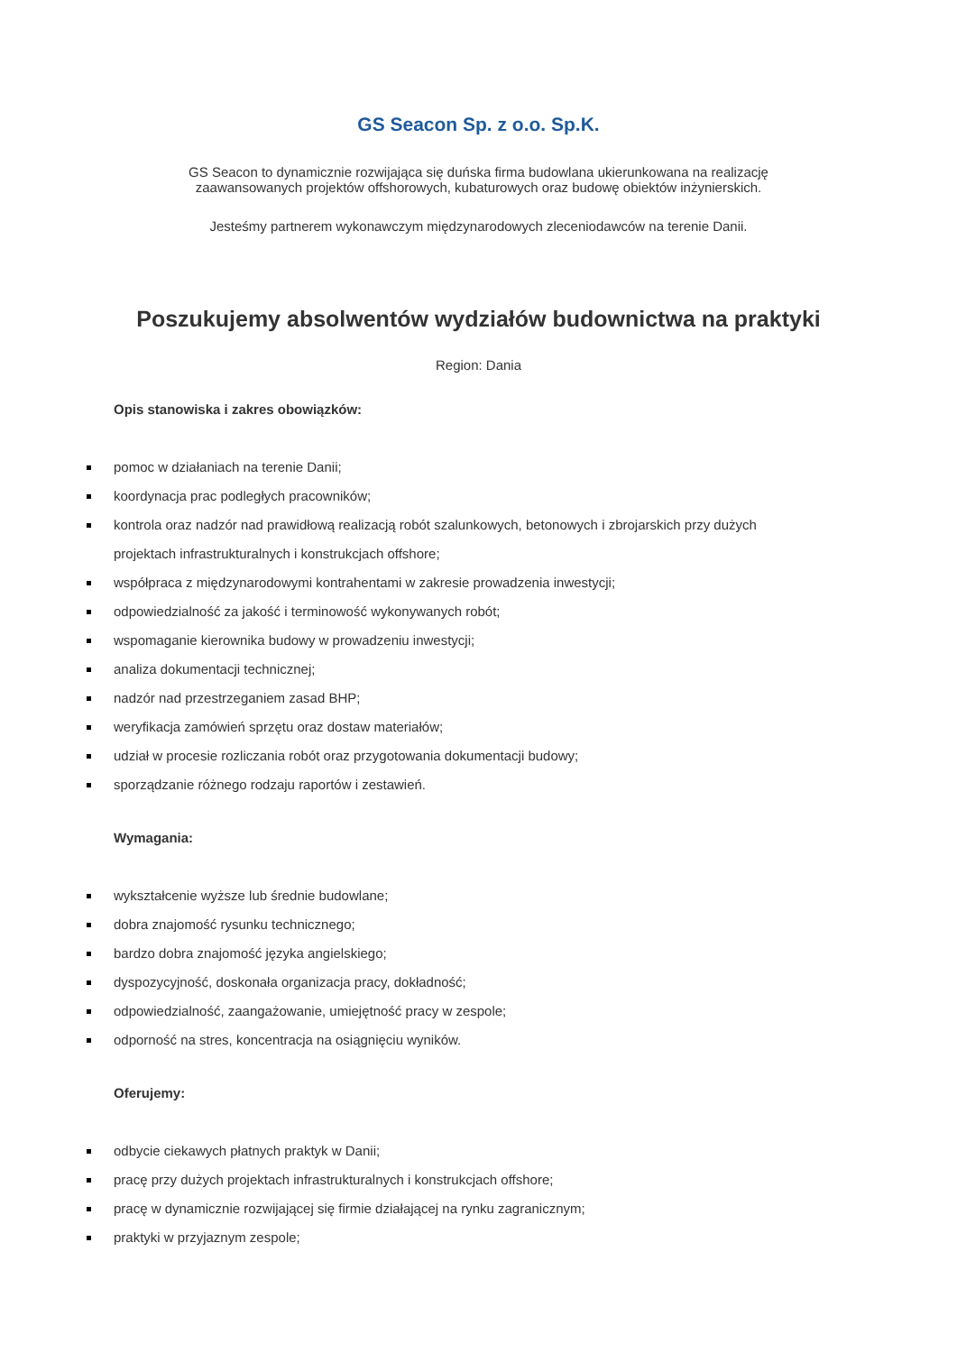GS Seacon Sp. z o.o. Sp.K.
GS Seacon to dynamicznie rozwijająca się duńska firma budowlana ukierunkowana na realizację
zaawansowanych projektów offshorowych, kubaturowych oraz budowę obiektów inżynierskich.
Jesteśmy partnerem wykonawczym międzynarodowych zleceniodawców na terenie Danii.
Poszukujemy absolwentów wydziałów budownictwa na praktyki
Region: Dania
Opis stanowiska i zakres obowiązków:
pomoc w działaniach na terenie Danii;
koordynacja prac podległych pracowników;
kontrola oraz nadzór nad prawidłową realizacją robót szalunkowych, betonowych i zbrojarskich przy dużych projektach infrastrukturalnych i konstrukcjach offshore;
współpraca z międzynarodowymi kontrahentami w zakresie prowadzenia inwestycji;
odpowiedzialność za jakość i terminowość wykonywanych robót;
wspomaganie kierownika budowy w prowadzeniu inwestycji;
analiza dokumentacji technicznej;
nadzór nad przestrzeganiem zasad BHP;
weryfikacja zamówień sprzętu oraz dostaw materiałów;
udział w procesie rozliczania robót oraz przygotowania dokumentacji budowy;
sporządzanie różnego rodzaju raportów i zestawień.
Wymagania:
wykształcenie wyższe lub średnie budowlane;
dobra znajomość rysunku technicznego;
bardzo dobra znajomość języka angielskiego;
dyspozycyjność, doskonała organizacja pracy, dokładność;
odpowiedzialność, zaangażowanie, umiejętność pracy w zespole;
odporność na stres, koncentracja na osiągnięciu wyników.
Oferujemy:
odbycie ciekawych płatnych praktyk w Danii;
pracę przy dużych projektach infrastrukturalnych i konstrukcjach offshore;
pracę w dynamicznie rozwijającej się firmie działającej na rynku zagranicznym;
praktyki w przyjaznym zespole;